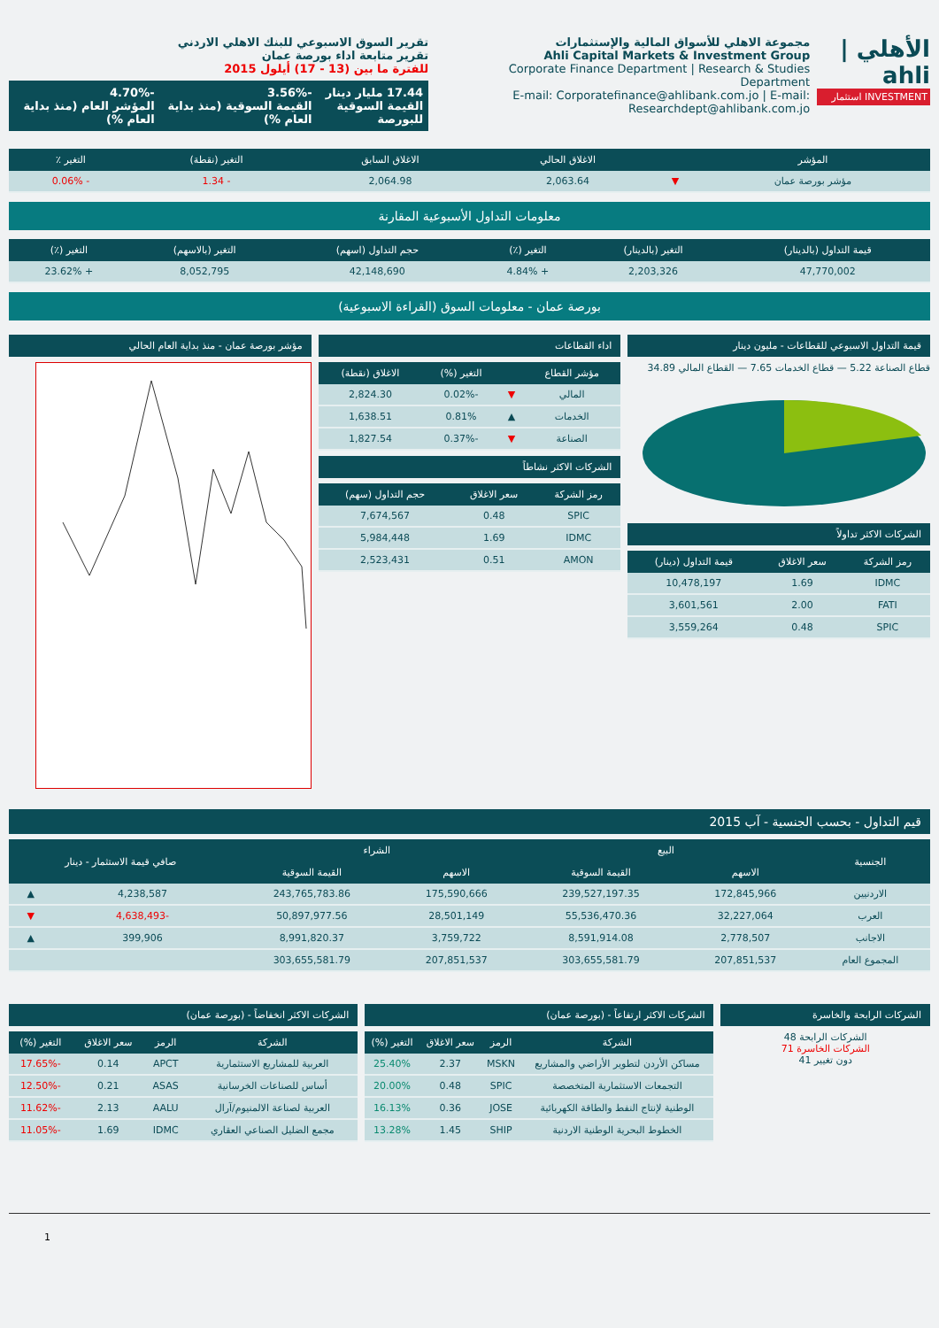الأهلي | ahli
INVESTMENT استثمار
مجموعة الاهلي للأسواق المالية والإستثمارات
Ahli Capital Markets & Investment Group
Corporate Finance Department | Research & Studies Department
E-mail: Corporatefinance@ahlibank.com.jo | E-mail: Researchdept@ahlibank.com.jo
تقرير السوق الاسبوعي للبنك الاهلي الاردني
تقرير متابعة اداء بورصة عمان
للفترة ما بين (13 - 17) أيلول 2015
17.44 مليار دينار
القيمة السوقية للبورصة
-3.56%
القيمة السوقية (منذ بداية العام %)
-4.70%
المؤشر العام (منذ بداية العام %)
| المؤشر | | الاغلاق الحالي | الاغلاق السابق | التغير (نقطة) | التغير ٪ |
| --- | --- | --- | --- | --- | --- |
| مؤشر بورصة عمان | ▼ | 2,063.64 | 2,064.98 | - 1.34 | - 0.06% |
معلومات التداول الأسبوعية المقارنة
| قيمة التداول (بالدينار) | التغير (بالدينار) | التغير (٪) | حجم التداول (اسهم) | التغير (بالاسهم) | التغير (٪) |
| --- | --- | --- | --- | --- | --- |
| 47,770,002 | 2,203,326 | + 4.84% | 42,148,690 | 8,052,795 | + 23.62% |
بورصة عمان - معلومات السوق (القراءة الاسبوعية)
قيمة التداول الاسبوعي للقطاعات - مليون دينار
قطاع الصناعة 5.22 — قطاع الخدمات 7.65 — القطاع المالي 34.89
الشركات الاكثر تداولاً
| رمز الشركة | سعر الاغلاق | قيمة التداول (دينار) |
| --- | --- | --- |
| IDMC | 1.69 | 10,478,197 |
| FATI | 2.00 | 3,601,561 |
| SPIC | 0.48 | 3,559,264 |
اداء القطاعات
| مؤشر القطاع | | التغير (%) | الاغلاق (نقطة) |
| --- | --- | --- | --- |
| المالي | ▼ | -0.02% | 2,824.30 |
| الخدمات | ▲ | 0.81% | 1,638.51 |
| الصناعة | ▼ | -0.37% | 1,827.54 |
الشركات الاكثر نشاطاً
| رمز الشركة | سعر الاغلاق | حجم التداول (سهم) |
| --- | --- | --- |
| SPIC | 0.48 | 7,674,567 |
| IDMC | 1.69 | 5,984,448 |
| AMON | 0.51 | 2,523,431 |
مؤشر بورصة عمان - منذ بداية العام الحالي
قيم التداول - بحسب الجنسية - آب 2015
| الجنسية | البيع | | الشراء | | صافي قيمة الاستثمار - دينار | |
| --- | --- | --- | --- | --- | --- | --- |
| | الاسهم | القيمة السوقية | الاسهم | القيمة السوقية | | |
| الاردنيين | 172,845,966 | 239,527,197.35 | 175,590,666 | 243,765,783.86 | 4,238,587 | ▲ |
| العرب | 32,227,064 | 55,536,470.36 | 28,501,149 | 50,897,977.56 | -4,638,493 | ▼ |
| الاجانب | 2,778,507 | 8,591,914.08 | 3,759,722 | 8,991,820.37 | 399,906 | ▲ |
| المجموع العام | 207,851,537 | 303,655,581.79 | 207,851,537 | 303,655,581.79 | | |
الشركات الرابحة والخاسرة
الشركات الرابحة 48
الشركات الخاسرة 71
دون تغيير 41
الشركات الاكثر ارتفاعاً - (بورصة عمان)
| الشركة | الرمز | سعر الاغلاق | التغير (%) |
| --- | --- | --- | --- |
| مساكن الأردن لتطوير الأراضي والمشاريع | MSKN | 2.37 | 25.40% |
| التجمعات الاستثمارية المتخصصة | SPIC | 0.48 | 20.00% |
| الوطنية لإنتاج النفط والطاقة الكهربائية | JOSE | 0.36 | 16.13% |
| الخطوط البحرية الوطنية الاردنية | SHIP | 1.45 | 13.28% |
الشركات الاكثر انخفاضاً - (بورصة عمان)
| الشركة | الرمز | سعر الاغلاق | التغير (%) |
| --- | --- | --- | --- |
| العربية للمشاريع الاستثمارية | APCT | 0.14 | -17.65% |
| أساس للصناعات الخرسانية | ASAS | 0.21 | -12.50% |
| العربية لصناعة الالمنيوم/آرال | AALU | 2.13 | -11.62% |
| مجمع الضليل الصناعي العقاري | IDMC | 1.69 | -11.05% |
1